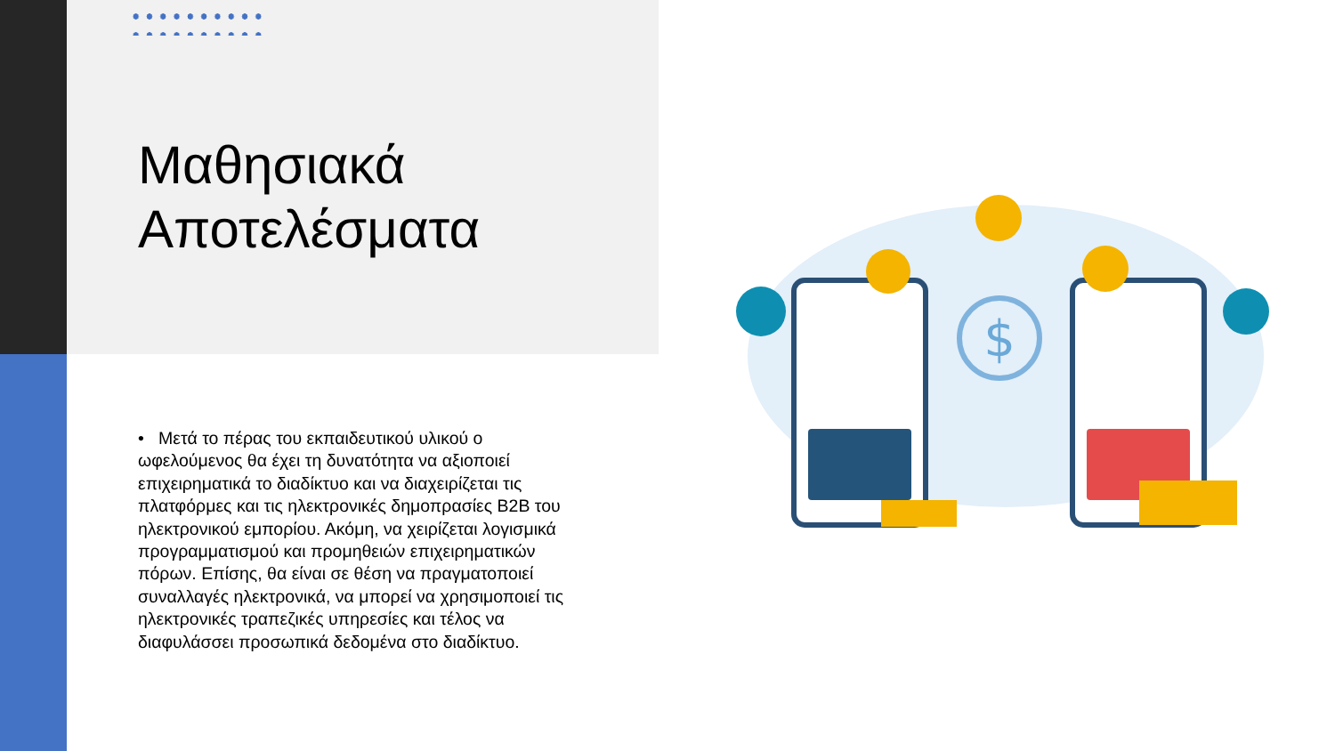Μαθησιακά
Αποτελέσματα
• Μετά το πέρας του εκπαιδευτικού υλικού ο ωφελούμενος θα έχει τη δυνατότητα να αξιοποιεί επιχειρηματικά το διαδίκτυο και να διαχειρίζεται τις πλατφόρμες και τις ηλεκτρονικές δημοπρασίες B2B του ηλεκτρονικού εμπορίου. Ακόμη, να χειρίζεται λογισμικά προγραμματισμού και προμηθειών επιχειρηματικών πόρων. Επίσης, θα είναι σε θέση να πραγματοποιεί συναλλαγές ηλεκτρονικά, να μπορεί να χρησιμοποιεί τις ηλεκτρονικές τραπεζικές υπηρεσίες και τέλος να διαφυλάσσει προσωπικά δεδομένα στο διαδίκτυο.
$